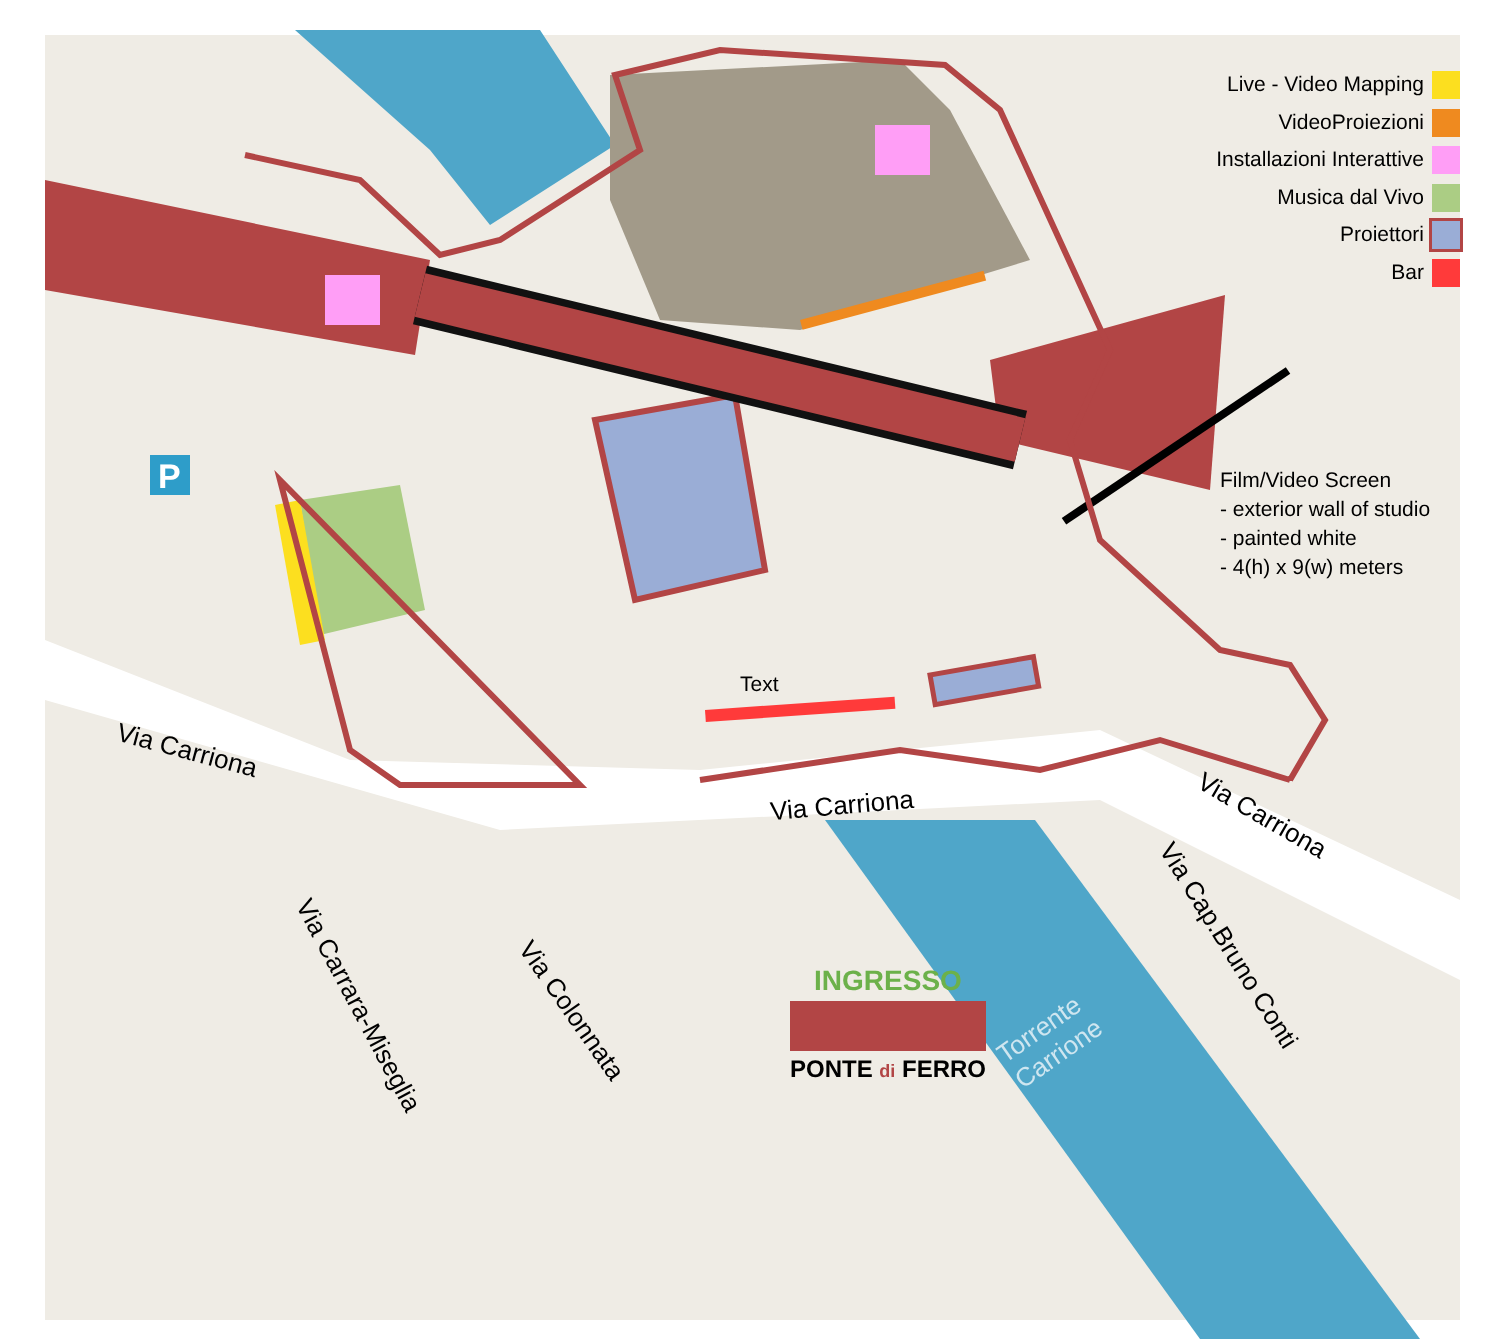P
Live - Video Mapping
VideoProiezioni
Installazioni Interattive
Musica dal Vivo
Proiettori
Bar
Film/Video Screen
- exterior wall of studio
- painted white
- 4(h) x 9(w) meters
Text
Via Carriona
Via Carriona Via Carriona
Via Carrara-Miseglia Via Colonnata
Via Cap.Bruno Conti
Torrente
Carrione
INGRESSO
PONTE di FERRO